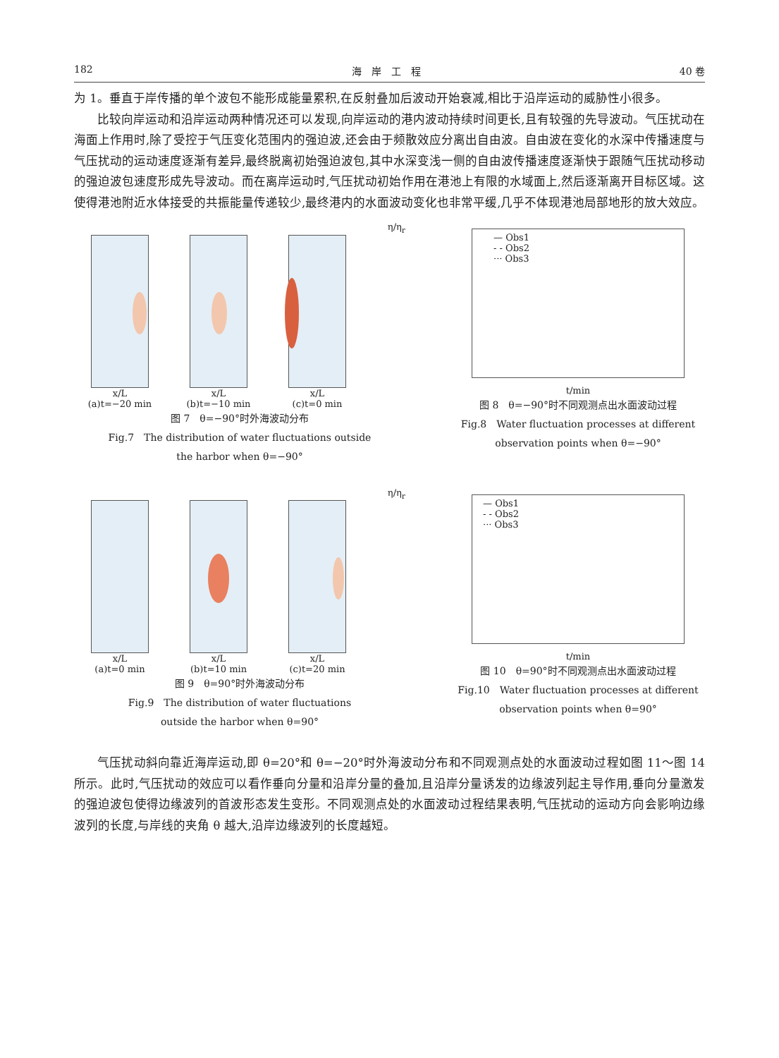182 海　岸　工　程 40 卷
为 1。垂直于岸传播的单个波包不能形成能量累积,在反射叠加后波动开始衰减,相比于沿岸运动的威胁性小很多。
比较向岸运动和沿岸运动两种情况还可以发现,向岸运动的港内波动持续时间更长,且有较强的先导波动。气压扰动在海面上作用时,除了受控于气压变化范围内的强迫波,还会由于频散效应分离出自由波。自由波在变化的水深中传播速度与气压扰动的运动速度逐渐有差异,最终脱离初始强迫波包,其中水深变浅一侧的自由波传播速度逐渐快于跟随气压扰动移动的强迫波包速度形成先导波动。而在离岸运动时,气压扰动初始作用在港池上有限的水域面上,然后逐渐离开目标区域。这使得港池附近水体接受的共振能量传递较少,最终港内的水面波动变化也非常平缓,几乎不体现港池局部地形的放大效应。
η/η<sub>r</sub>
x/L
(a)t=−20 min
x/L
(b)t=−10 min
x/L
(c)t=0 min
图 7　θ=−90°时外海波动分布
Fig.7　The distribution of water fluctuations outside
the harbor when θ=−90°
— Obs1
- - Obs2
··· Obs3
t/min
图 8　θ=−90°时不同观测点出水面波动过程
Fig.8　Water fluctuation processes at different
observation points when θ=−90°
η/η<sub>r</sub>
x/L
(a)t=0 min
x/L
(b)t=10 min
x/L
(c)t=20 min
图 9　θ=90°时外海波动分布
Fig.9　The distribution of water fluctuations
outside the harbor when θ=90°
— Obs1
- - Obs2
··· Obs3
t/min
图 10　θ=90°时不同观测点出水面波动过程
Fig.10　Water fluctuation processes at different
observation points when θ=90°
气压扰动斜向靠近海岸运动,即 θ=20°和 θ=−20°时外海波动分布和不同观测点处的水面波动过程如图 11～图 14 所示。此时,气压扰动的效应可以看作垂向分量和沿岸分量的叠加,且沿岸分量诱发的边缘波列起主导作用,垂向分量激发的强迫波包使得边缘波列的首波形态发生变形。不同观测点处的水面波动过程结果表明,气压扰动的运动方向会影响边缘波列的长度,与岸线的夹角 θ 越大,沿岸边缘波列的长度越短。